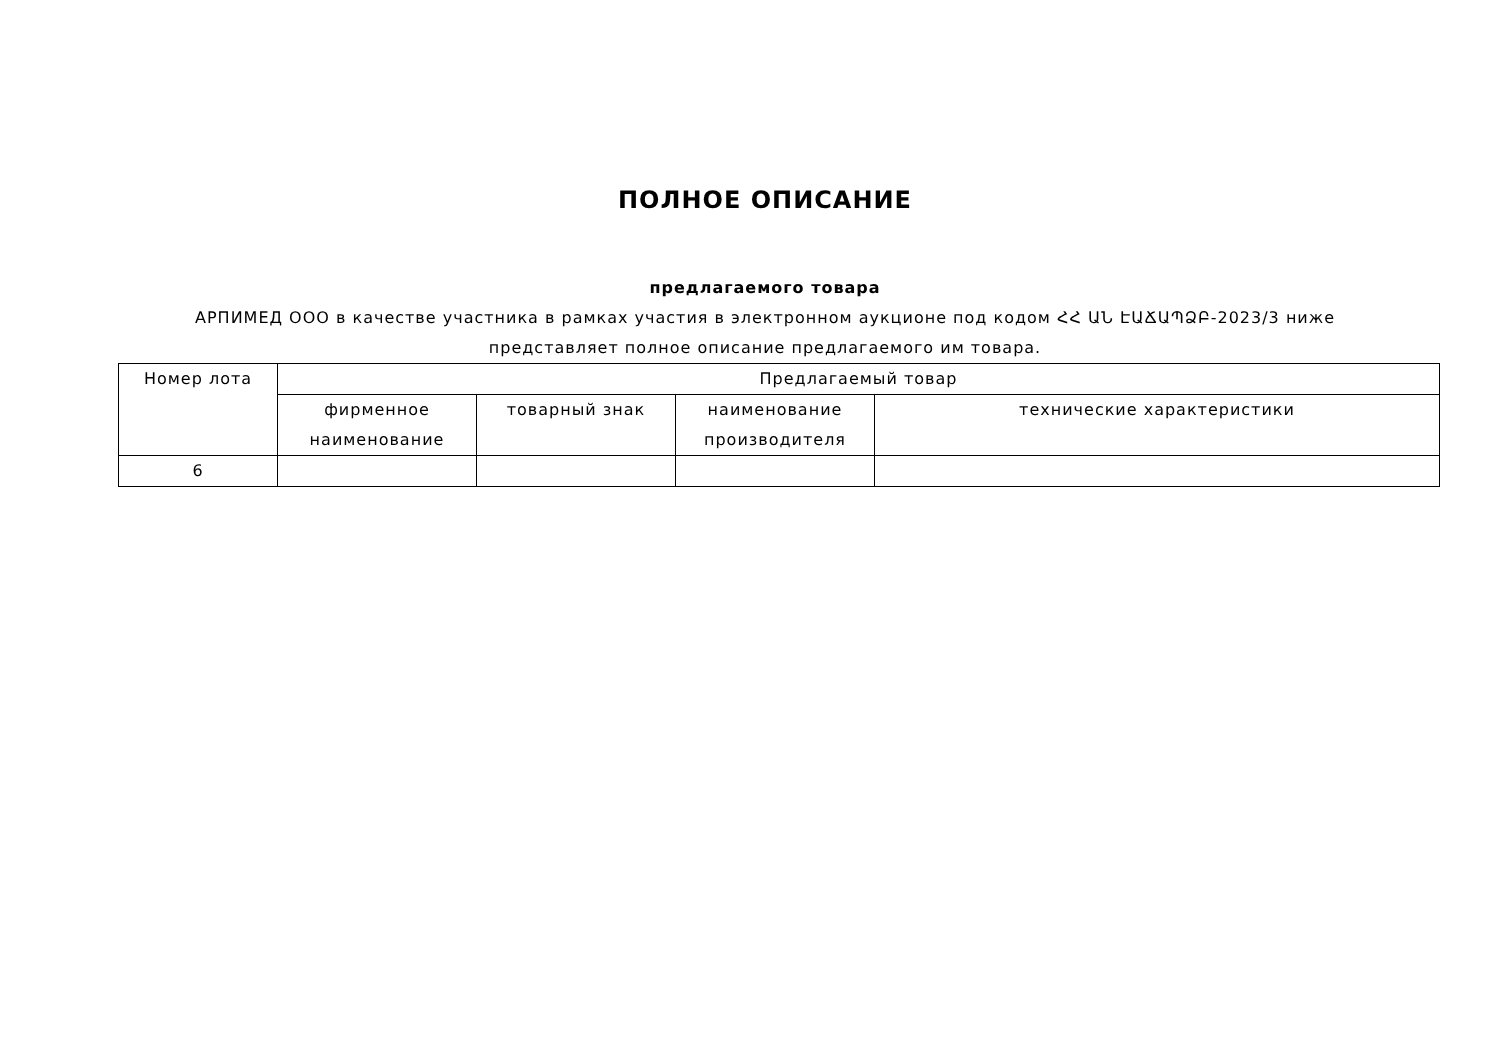ПОЛНОЕ ОПИСАНИЕ
предлагаемого товара
АРПИМЕД ООО в качестве участника в рамках участия в электронном аукционе под кодом ՀՀ ԱՆ ԷԱՃԱՊՁԲ-2023/3 ниже представляет полное описание предлагаемого им товара.
| Номер лота | Предлагаемый товар | | | |
| --- | --- | --- | --- | --- |
| | фирменное наименование | товарный знак | наименование производителя | технические характеристики |
| 6 | | | | |